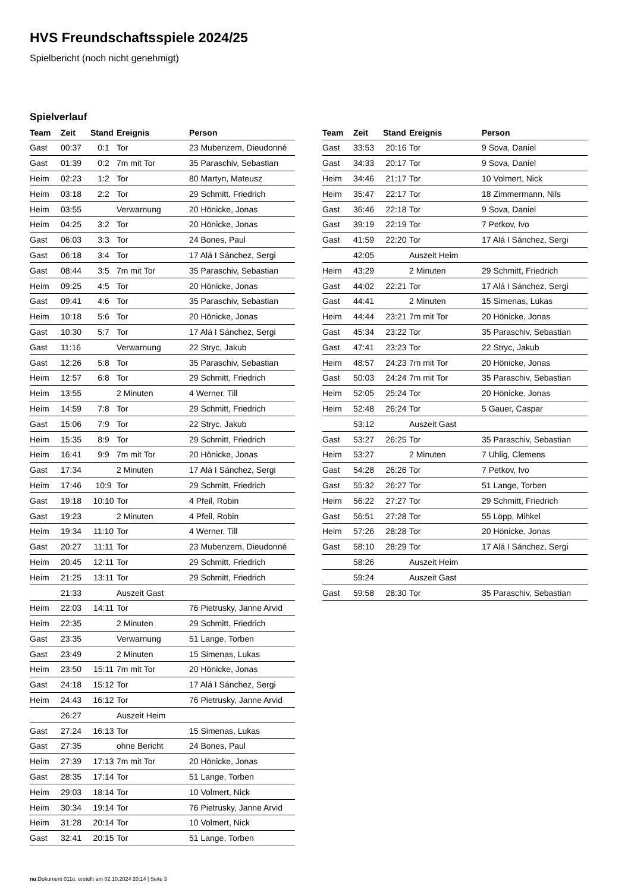HVS Freundschaftsspiele 2024/25
Spielbericht (noch nicht genehmigt)
Spielverlauf
| Team | Zeit | Stand | Ereignis | Person |
| --- | --- | --- | --- | --- |
| Gast | 00:37 | 0:1 | Tor | 23 Mubenzem, Dieudonné |
| Gast | 01:39 | 0:2 | 7m mit Tor | 35 Paraschiv, Sebastian |
| Heim | 02:23 | 1:2 | Tor | 80 Martyn, Mateusz |
| Heim | 03:18 | 2:2 | Tor | 29 Schmitt, Friedrich |
| Heim | 03:55 | | Verwarnung | 20 Hönicke, Jonas |
| Heim | 04:25 | 3:2 | Tor | 20 Hönicke, Jonas |
| Gast | 06:03 | 3:3 | Tor | 24 Bones, Paul |
| Gast | 06:18 | 3:4 | Tor | 17 Alá I Sánchez, Sergi |
| Gast | 08:44 | 3:5 | 7m mit Tor | 35 Paraschiv, Sebastian |
| Heim | 09:25 | 4:5 | Tor | 20 Hönicke, Jonas |
| Gast | 09:41 | 4:6 | Tor | 35 Paraschiv, Sebastian |
| Heim | 10:18 | 5:6 | Tor | 20 Hönicke, Jonas |
| Gast | 10:30 | 5:7 | Tor | 17 Alá I Sánchez, Sergi |
| Gast | 11:16 | | Verwarnung | 22 Stryc, Jakub |
| Gast | 12:26 | 5:8 | Tor | 35 Paraschiv, Sebastian |
| Heim | 12:57 | 6:8 | Tor | 29 Schmitt, Friedrich |
| Heim | 13:55 | | 2 Minuten | 4 Werner, Till |
| Heim | 14:59 | 7:8 | Tor | 29 Schmitt, Friedrich |
| Gast | 15:06 | 7:9 | Tor | 22 Stryc, Jakub |
| Heim | 15:35 | 8:9 | Tor | 29 Schmitt, Friedrich |
| Heim | 16:41 | 9:9 | 7m mit Tor | 20 Hönicke, Jonas |
| Gast | 17:34 | | 2 Minuten | 17 Alá I Sánchez, Sergi |
| Heim | 17:46 | 10:9 | Tor | 29 Schmitt, Friedrich |
| Gast | 19:18 | 10:10 | Tor | 4 Pfeil, Robin |
| Gast | 19:23 | | 2 Minuten | 4 Pfeil, Robin |
| Heim | 19:34 | 11:10 | Tor | 4 Werner, Till |
| Gast | 20:27 | 11:11 | Tor | 23 Mubenzem, Dieudonné |
| Heim | 20:45 | 12:11 | Tor | 29 Schmitt, Friedrich |
| Heim | 21:25 | 13:11 | Tor | 29 Schmitt, Friedrich |
| | 21:33 | | Auszeit Gast | |
| Heim | 22:03 | 14:11 | Tor | 76 Pietrusky, Janne Arvid |
| Heim | 22:35 | | 2 Minuten | 29 Schmitt, Friedrich |
| Gast | 23:35 | | Verwarnung | 51 Lange, Torben |
| Gast | 23:49 | | 2 Minuten | 15 Simenas, Lukas |
| Heim | 23:50 | 15:11 | 7m mit Tor | 20 Hönicke, Jonas |
| Gast | 24:18 | 15:12 | Tor | 17 Alá I Sánchez, Sergi |
| Heim | 24:43 | 16:12 | Tor | 76 Pietrusky, Janne Arvid |
| | 26:27 | | Auszeit Heim | |
| Gast | 27:24 | 16:13 | Tor | 15 Simenas, Lukas |
| Gast | 27:35 | | ohne Bericht | 24 Bones, Paul |
| Heim | 27:39 | 17:13 | 7m mit Tor | 20 Hönicke, Jonas |
| Gast | 28:35 | 17:14 | Tor | 51 Lange, Torben |
| Heim | 29:03 | 18:14 | Tor | 10 Volmert, Nick |
| Heim | 30:34 | 19:14 | Tor | 76 Pietrusky, Janne Arvid |
| Heim | 31:28 | 20:14 | Tor | 10 Volmert, Nick |
| Gast | 32:41 | 20:15 | Tor | 51 Lange, Torben |
| Team | Zeit | Stand | Ereignis | Person |
| --- | --- | --- | --- | --- |
| Gast | 33:53 | 20:16 | Tor | 9 Sova, Daniel |
| Gast | 34:33 | 20:17 | Tor | 9 Sova, Daniel |
| Heim | 34:46 | 21:17 | Tor | 10 Volmert, Nick |
| Heim | 35:47 | 22:17 | Tor | 18 Zimmermann, Nils |
| Gast | 36:46 | 22:18 | Tor | 9 Sova, Daniel |
| Gast | 39:19 | 22:19 | Tor | 7 Petkov, Ivo |
| Gast | 41:59 | 22:20 | Tor | 17 Alá I Sánchez, Sergi |
| | 42:05 | | Auszeit Heim | |
| Heim | 43:29 | | 2 Minuten | 29 Schmitt, Friedrich |
| Gast | 44:02 | 22:21 | Tor | 17 Alá I Sánchez, Sergi |
| Gast | 44:41 | | 2 Minuten | 15 Simenas, Lukas |
| Heim | 44:44 | 23:21 | 7m mit Tor | 20 Hönicke, Jonas |
| Gast | 45:34 | 23:22 | Tor | 35 Paraschiv, Sebastian |
| Gast | 47:41 | 23:23 | Tor | 22 Stryc, Jakub |
| Heim | 48:57 | 24:23 | 7m mit Tor | 20 Hönicke, Jonas |
| Gast | 50:03 | 24:24 | 7m mit Tor | 35 Paraschiv, Sebastian |
| Heim | 52:05 | 25:24 | Tor | 20 Hönicke, Jonas |
| Heim | 52:48 | 26:24 | Tor | 5 Gauer, Caspar |
| | 53:12 | | Auszeit Gast | |
| Gast | 53:27 | 26:25 | Tor | 35 Paraschiv, Sebastian |
| Heim | 53:27 | | 2 Minuten | 7 Uhlig, Clemens |
| Gast | 54:28 | 26:26 | Tor | 7 Petkov, Ivo |
| Gast | 55:32 | 26:27 | Tor | 51 Lange, Torben |
| Heim | 56:22 | 27:27 | Tor | 29 Schmitt, Friedrich |
| Gast | 56:51 | 27:28 | Tor | 55 Löpp, Mihkel |
| Heim | 57:26 | 28:28 | Tor | 20 Hönicke, Jonas |
| Gast | 58:10 | 28:29 | Tor | 17 Alá I Sánchez, Sergi |
| | 58:26 | | Auszeit Heim | |
| | 59:24 | | Auszeit Gast | |
| Gast | 59:58 | 28:30 | Tor | 35 Paraschiv, Sebastian |
nu.Dokument 011e, erstellt am 02.10.2024 20:14 | Seite 3